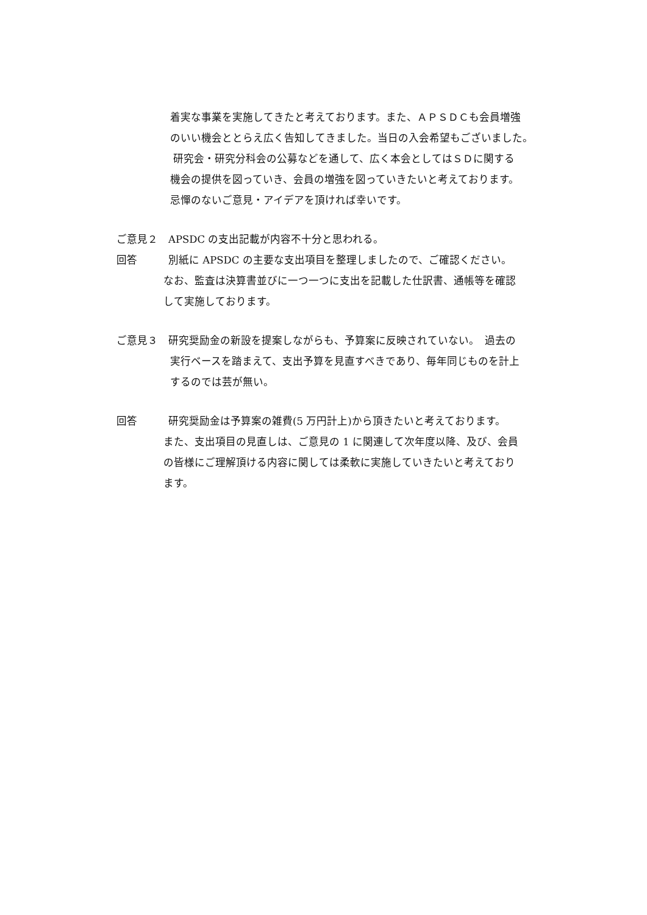着実な事業を実施してきたと考えております。また、ＡＰＳＤＣも会員増強
のいい機会ととらえ広く告知してきました。当日の入会希望もございました。
研究会・研究分科会の公募などを通して、広く本会としてはＳＤに関する
機会の提供を図っていき、会員の増強を図っていきたいと考えております。
忌憚のないご意見・アイデアを頂ければ幸いです。
ご意見２　APSDC の支出記載が内容不十分と思われる。
回答　　　別紙に APSDC の主要な支出項目を整理しましたので、ご確認ください。
なお、監査は決算書並びに一つ一つに支出を記載した仕訳書、通帳等を確認
して実施しております。
ご意見３　研究奨励金の新設を提案しながらも、予算案に反映されていない。　過去の
実行ベースを踏まえて、支出予算を見直すべきであり、毎年同じものを計上
するのでは芸が無い。
回答　　　研究奨励金は予算案の雑費(5 万円計上)から頂きたいと考えております。
また、支出項目の見直しは、ご意見の 1 に関連して次年度以降、及び、会員
の皆様にご理解頂ける内容に関しては柔軟に実施していきたいと考えており
ます。